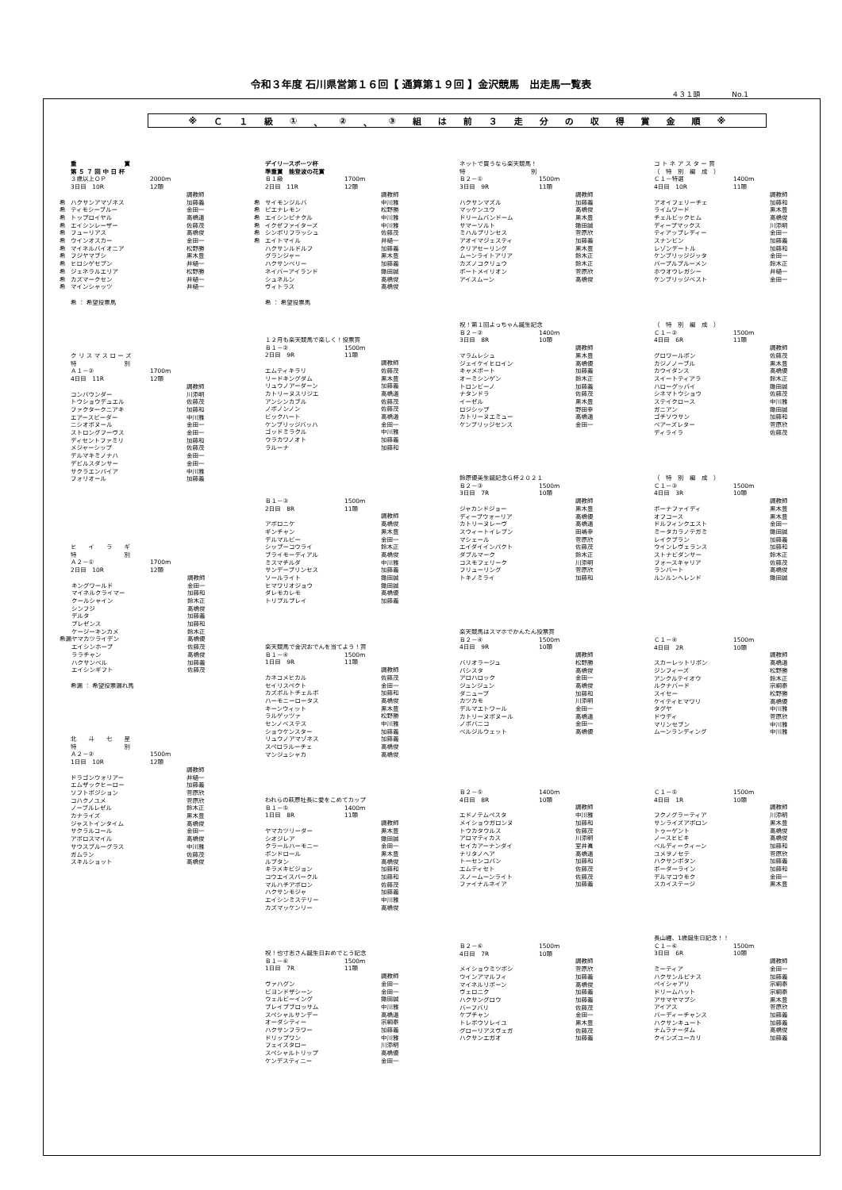令和３年度 石川県営第１６回【 通算第１９回 】金沢競馬　出走馬一覧表
４３１頭 No.1
※ Ｃ １ 級 ① 、 ② 、 ③ 組は前 ３ 走分の収得賞金順 ※
重　　　　　　　　賞
第 ５ ７ 回 中 日 杯
３歳以上ＯＰ 2000m
3日目　10R 12頭
| | | 調教師 |
| 希 | ハクサンアマゾネス | 加藤義 |
| 希 | ティモシーブルー | 金田一 |
| 希 | トップロイヤル | 高橋道 |
| 希 | エイシンレーザー | 佐藤茂 |
| 希 | フューリアス | 高橋俊 |
| 希 | ウインオスカー | 金田一 |
| 希 | マイネルパイオニア | 松野勝 |
| 希 | フジヤマブシ | 黒木豊 |
| 希 | ヒロシゲセブン | 井樋一 |
| 希 | ジェネラルエリア | 松野勝 |
| 希 | カズマークセン | 井樋一 |
| 希 | マインシャッツ | 井樋一 |
希 ： 希望投票馬
ク リ ス マ ス ロ ー ズ
特　　　　　　　　別
Ａ１－② 1700m
4日目　11R 12頭
| | | 調教師 |
| | コンパウンダー | 川添明 |
| | トウショウデュエル | 佐藤茂 |
| | ファクタークニアキ | 加藤和 |
| | エアースピーダー | 中川雅 |
| | ニシオボヌール | 金田一 |
| | ストロングフーヴス | 金田一 |
| | ディセントファミリ | 加藤和 |
| | メジャーシップ | 佐藤茂 |
| | デルマキミノナハ | 金田一 |
| | デビルスダンサー | 金田一 |
| | サクラエンパイア | 中川雅 |
| | フォリオール | 加藤義 |
ヒ　　イ　　ラ　　ギ
特　　　　　　　　別
Ａ２－① 1700m
2日目　10R 12頭
| | | 調教師 |
| | キングワールド | 金田一 |
| | マイネルクライマー | 加藤和 |
| | クールシャイン | 鈴木正 |
| | シンフジ | 高橋俊 |
| | デルタ | 加藤義 |
| | プレゼンス | 加藤和 |
| | ケージーキンカメ | 鈴木正 |
| 希漏 | ヤマカツライデン | 高橋優 |
| | エイシンホープ | 佐藤茂 |
| | ララチャン | 高橋俊 |
| | ハクサンベル | 加藤義 |
| | エイシンギフト | 佐藤茂 |
希漏 ： 希望投票漏れ馬
北　　斗　　七　　星
特　　　　　　　　別
Ａ２－② 1500m
1日目　10R 12頭
| | | 調教師 |
| | ドラゴンウォリアー | 井樋一 |
| | エムザックヒーロー | 加藤義 |
| | ソフトポジション | 菅原欣 |
| | コハクノユメ | 菅原欣 |
| | ノーブルレゼル | 鈴木正 |
| | カナライズ | 黒木豊 |
| | ジャストインタイム | 高橋俊 |
| | サクラルコール | 金田一 |
| | アポロスマイル | 高橋俊 |
| | サウスブルーグラス | 中川雅 |
| | ガムラン | 佐藤茂 |
| | スキルショット | 高橋俊 |
デイリースポーツ杯
準重賞　能登波の花賞
Ｂ１級 1700m
2日目　11R 12頭
| | | 調教師 |
| 希 | サイモンジルバ | 中川雅 |
| 希 | ピエナレモン | 松野勝 |
| 希 | エイシンピナクル | 中川雅 |
| 希 | イクゼファイターズ | 中川雅 |
| 希 | シンボリフラッシュ | 佐藤茂 |
| 希 | エイトマイル | 井樋一 |
| | ハクサンルドルフ | 加藤義 |
| | グランジャー | 黒木豊 |
| | ハクサンベリー | 加藤義 |
| | ネイバーアイランド | 鋤田誠 |
| | シュネルン | 高橋俊 |
| | ヴィトラス | 高橋俊 |
希 ： 希望投票馬
１２月も楽天競馬で楽しく！投票賞
Ｂ１－② 1500m
2日目　9R 11頭
| | | 調教師 |
| | エムティキラリ | 佐藤茂 |
| | リードキングダム | 黒木豊 |
| | リュウノアーダーン | 加藤義 |
| | カトリーヌスリジエ | 高橋道 |
| | アンシンカブル | 佐藤茂 |
| | ノボノンノン | 佐藤茂 |
| | ビックハート | 高橋道 |
| | ケンブリッジバッハ | 金田一 |
| | ゴッドミラクル | 中川雅 |
| | ウラカワノオト | 加藤義 |
| | ラルーナ | 加藤和 |
Ｂ１－③ 1500m
2日目　8R 11頭
| | | 調教師 |
| | アポロニケ | 高橋俊 |
| | ギンチャン | 黒木豊 |
| | デルマルビー | 金田一 |
| | シップーコウライ | 鈴木正 |
| | ブライモーディアル | 高橋俊 |
| | ミスマチルダ | 中川雅 |
| | サンデープリンセス | 加藤義 |
| | ソールライト | 鋤田誠 |
| | ヒマワリオジョウ | 鋤田誠 |
| | ダレモカレモ | 高橋優 |
| | トリプルプレイ | 加藤義 |
楽天競馬で金沢おでんを当てよう！賞
Ｂ１－④ 1500m
1日目　9R 11頭
| | | 調教師 |
| | カネコメヒカル | 佐藤茂 |
| | セイリスペクト | 金田一 |
| | カズポルトチェルボ | 加藤和 |
| | ハーモニーロータス | 高橋俊 |
| | キーンウィット | 黒木豊 |
| | ラルゲッツァ | 松野勝 |
| | センノベステス | 中川雅 |
| | ショウケンスター | 加藤義 |
| | リュウノアマゾネス | 加藤義 |
| | スペロラルーチェ | 高橋俊 |
| | マンジュシャカ | 高橋俊 |
われらの萩原社長に愛をこめてカップ
Ｂ１－⑤ 1400m
1日目　8R 11頭
| | | 調教師 |
| | ヤマカツリーダー | 黒木豊 |
| | シオジレア | 鋤田誠 |
| | クラールハーモニー | 金田一 |
| | ボンドロール | 黒木豊 |
| | ルブタン | 高橋俊 |
| | キラメキビジョン | 加藤和 |
| | コウエイスパークル | 加藤和 |
| | マルハチアポロン | 佐藤茂 |
| | ハクサンモジャ | 加藤義 |
| | エイシンミステリー | 中川雅 |
| | カズマッケンリー | 高橋俊 |
祝！也寸志さん誕生日おめでとう記念
Ｂ１－⑥ 1500m
1日目　7R 11頭
| | | 調教師 |
| | ヴァハグン | 金田一 |
| | ビヨンドザシーン | 金田一 |
| | ウェルビーイング | 鋤田誠 |
| | ブレイブブロッサム | 中川雅 |
| | スペシャルサンデー | 高橋道 |
| | オーダシティー | 宗綱泰 |
| | ハクサンフラワー | 加藤義 |
| | ドリップワン | 中川雅 |
| | フェイスタロー | 川添明 |
| | スペシャルトリップ | 高橋優 |
| | ケンデスティニー | 金田一 |
ネットで買うなら楽天競馬！
特　　　　　　　　　　　別
Ｂ２－① 1500m
3日目　9R 11頭
| | | 調教師 |
| | ハクサンマズル | 加藤義 |
| | マッケンユウ | 高橋俊 |
| | ドリームバンドーム | 黒木豊 |
| | サマーソルト | 鋤田誠 |
| | ミハルプリンセス | 菅原欣 |
| | アオイマジェスティ | 加藤義 |
| | クリアセーリング | 黒木豊 |
| | ムーンライトアリア | 鈴木正 |
| | カズノコクリュウ | 鈴木正 |
| | ボートメイリオン | 菅原欣 |
| | アイスムーン | 高橋俊 |
祝！第１回よっちゃん誕生記念
Ｂ２－② 1400m
3日目　8R 10頭
| | | 調教師 |
| | マラムレシュ | 黒木豊 |
| | ジェイケイヒロイン | 高橋優 |
| | キャメポート | 加藤義 |
| | オーミシンゲン | 鈴木正 |
| | トロンビーノ | 加藤義 |
| | ナタンドラ | 佐藤茂 |
| | イーゼル | 黒木豊 |
| | ロジシップ | 野田幸 |
| | カトリーヌエミュー | 高橋道 |
| | ケンブリッジセンス | 金田一 |
鈴原優美生誕記念Ｇ杯２０２１
Ｂ２－③ 1500m
3日目　7R 10頭
| | | 調教師 |
| | ジャカンドジョー | 黒木豊 |
| | ディープウォーリア | 高橋優 |
| | カトリーヌレーヴ | 高橋道 |
| | スウィートイレブン | 田嶋幸 |
| | マシェール | 菅原欣 |
| | エイダイインパクト | 佐藤茂 |
| | ダブルマーク | 鈴木正 |
| | コスモフェリーク | 川添明 |
| | フリューリング | 菅原欣 |
| | トキノミライ | 加藤和 |
楽天競馬はスマホでかんたん投票賞
Ｂ２－④ 1500m
4日目　9R 10頭
| | | 調教師 |
| | バリオラージュ | 松野勝 |
| | パシスタ | 高橋俊 |
| | アロハロック | 金田一 |
| | ジュンジュン | 高橋俊 |
| | ダニューブ | 加藤和 |
| | カツカモ | 川添明 |
| | デルマエトワール | 金田一 |
| | カトリーヌボヌール | 高橋道 |
| | ノボパニコ | 金田一 |
| | ベルジルウェット | 高橋優 |
Ｂ２－⑤ 1400m
4日目　8R 10頭
| | | 調教師 |
| | エドノテムペスタ | 中川雅 |
| | メイショウガロンヌ | 加藤和 |
| | トウカタウルス | 佐藤茂 |
| | アロマティカス | 川添明 |
| | セイカアーナンダイ | 室井眞 |
| | ナリタノヘア | 高橋道 |
| | トーセンコパン | 加藤和 |
| | エムティセト | 佐藤茂 |
| | スノームーンライト | 佐藤茂 |
| | ファイナルネイア | 加藤義 |
Ｂ２－⑥ 1500m
4日目　7R 10頭
| | | 調教師 |
| | メイショウミツボシ | 菅原欣 |
| | ウインアマルフィ | 加藤義 |
| | マイネルリボーン | 高橋俊 |
| | ヴェロニク | 加藤義 |
| | ハクサングロウ | 加藤義 |
| | バーフバリ | 佐藤茂 |
| | ケプチャン | 金田一 |
| | トレボウソレイユ | 黒木豊 |
| | グローリアスヴェガ | 佐藤茂 |
| | ハクサンエガオ | 加藤義 |
コ ト ネ ア ス タ ー 賞
（　特　別　編　成　）
Ｃ１－特選 1400m
4日目　10R 11頭
| | | 調教師 |
| | アオイフェリーチェ | 加藤和 |
| | ライムワード | 黒木豊 |
| | チェルビックヒム | 高橋俊 |
| | ディープマックス | 川添明 |
| | ティアップレディー | 金田一 |
| | スナンビン | 加藤義 |
| | レゾンデートル | 加藤和 |
| | ケンブリッジジッタ | 金田一 |
| | パープルブルーメン | 鈴木正 |
| | ホウオウレガシー | 井樋一 |
| | ケンブリッジベスト | 金田一 |
（　特　別　編　成　）
Ｃ１－② 1500m
4日目　6R 11頭
| | | 調教師 |
| | グロワールポン | 佐藤茂 |
| | カジノノーブル | 黒木豊 |
| | カウイダンス | 高橋優 |
| | スイートティアラ | 鈴木正 |
| | ハローグッバイ | 鋤田誠 |
| | シネマトウショウ | 佐藤茂 |
| | ステイクロース | 中川雅 |
| | ガニアン | 鋤田誠 |
| | ゴチソウサン | 加藤和 |
| | ベアーズレター | 菅原欣 |
| | ディライラ | 佐藤茂 |
（　特　別　編　成　）
Ｃ１－③ 1500m
4日目　3R 10頭
| | | 調教師 |
| | ボーナファイディ | 黒木豊 |
| | オフコース | 黒木豊 |
| | ドルフィンクエスト | 金田一 |
| | ミータカラノテガミ | 鋤田誠 |
| | レイクプラン | 加藤義 |
| | ウインレヴェランス | 加藤和 |
| | ストナビダンサー | 鈴木正 |
| | フォースキャリア | 佐藤茂 |
| | ランバート | 高橋俊 |
| | ルンルンヘレンド | 鋤田誠 |
Ｃ１－④ 1500m
4日目　2R 10頭
| | | 調教師 |
| | スカーレットリボン | 高橋道 |
| | ジンフィーズ | 松野勝 |
| | アンクルテイオウ | 鈴木正 |
| | ルクナバード | 宗綱泰 |
| | スイセー | 松野勝 |
| | ケイティヒマワリ | 高橋優 |
| | タグヤ | 中川雅 |
| | ドウディ | 菅原欣 |
| | マリンセブン | 中川雅 |
| | ムーンランディング | 中川雅 |
Ｃ１－⑤ 1500m
4日目　1R 10頭
| | | 調教師 |
| | フクノグラーティア | 川添明 |
| | サンライズアポロン | 黒木豊 |
| | トゥーゲント | 高橋俊 |
| | ノースヒビキ | 高橋俊 |
| | ベルディークィーン | 加藤和 |
| | ユメヲノセテ | 菅原欣 |
| | ハクサンボタン | 加藤義 |
| | ボーダーライン | 加藤和 |
| | デルマコウモク | 金田一 |
| | スカイステージ | 黒木豊 |
長山纏、1歳誕生日記念！！
Ｃ１－⑥ 1500m
3日目　6R 10頭
| | | 調教師 |
| | ミーティア | 金田一 |
| | ハクサンルピナス | 加藤義 |
| | ペイシャアリ | 宗綱泰 |
| | ドリームハット | 宗綱泰 |
| | アサマヤマブシ | 黒木豊 |
| | アイアス | 菅原欣 |
| | バーディーチャンス | 加藤義 |
| | ハクサンキュート | 加藤義 |
| | ナムラナーダム | 高橋俊 |
| | クインズユーカリ | 加藤義 |